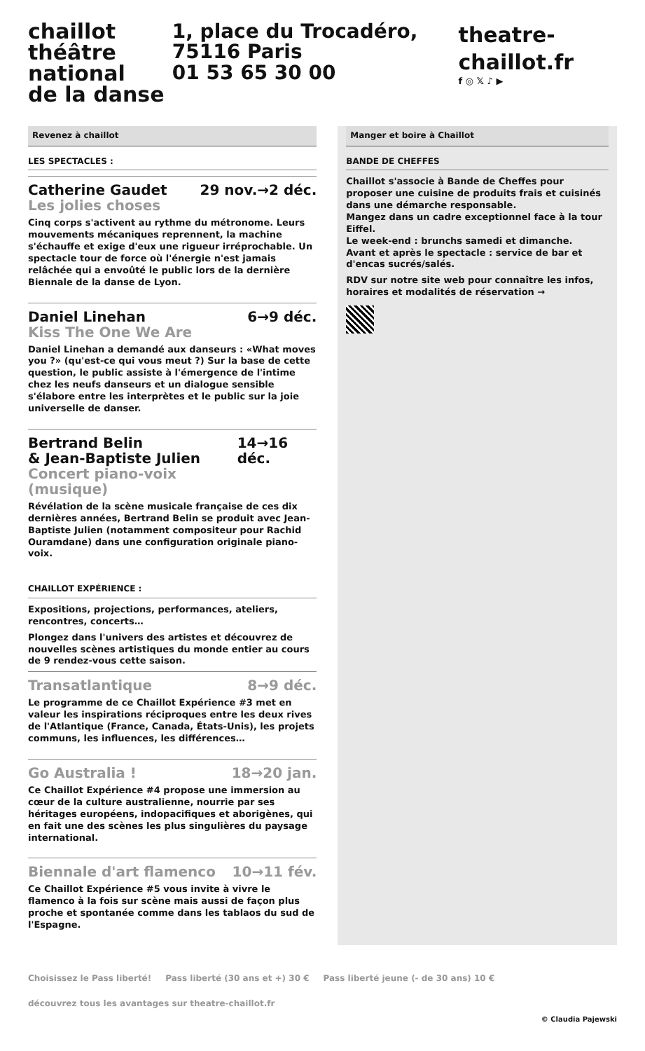chaillot
théâtre national
de la danse
1, place du Trocadéro, 75116 Paris
01 53 65 30 00
theatre-chaillot.fr
f ◎ 𝕏 ♪ ▶
Revenez à chaillot
LES SPECTACLES :
Catherine Gaudet
Les jolies choses 29 nov.→2 déc.
Cinq corps s'activent au rythme du métronome. Leurs mouvements mécaniques reprennent, la machine s'échauffe et exige d'eux une rigueur irréprochable. Un spectacle tour de force où l'énergie n'est jamais relâchée qui a envoûté le public lors de la dernière Biennale de la danse de Lyon.
Daniel Linehan
Kiss The One We Are 6→9 déc.
Daniel Linehan a demandé aux danseurs : «What moves you ?» (qu'est-ce qui vous meut ?) Sur la base de cette question, le public assiste à l'émergence de l'intime chez les neufs danseurs et un dialogue sensible s'élabore entre les interprètes et le public sur la joie universelle de danser.
Bertrand Belin
& Jean-Baptiste Julien
Concert piano-voix (musique) 14→16 déc.
Révélation de la scène musicale française de ces dix dernières années, Bertrand Belin se produit avec Jean-Baptiste Julien (notamment compositeur pour Rachid Ouramdane) dans une configuration originale piano-voix.
CHAILLOT EXPÉRIENCE :
Expositions, projections, performances, ateliers, rencontres, concerts…
Plongez dans l'univers des artistes et découvrez de nouvelles scènes artistiques du monde entier au cours de 9 rendez-vous cette saison.
Transatlantique 8→9 déc.
Le programme de ce Chaillot Expérience #3 met en valeur les inspirations réciproques entre les deux rives de l'Atlantique (France, Canada, États-Unis), les projets communs, les influences, les différences…
Go Australia ! 18→20 jan.
Ce Chaillot Expérience #4 propose une immersion au cœur de la culture australienne, nourrie par ses héritages européens, indopacifiques et aborigènes, qui en fait une des scènes les plus singulières du paysage international.
Biennale d'art flamenco 10→11 fév.
Ce Chaillot Expérience #5 vous invite à vivre le flamenco à la fois sur scène mais aussi de façon plus proche et spontanée comme dans les tablaos du sud de l'Espagne.
Manger et boire à Chaillot
BANDE DE CHEFFES
Chaillot s'associe à Bande de Cheffes pour proposer une cuisine de produits frais et cuisinés dans une démarche responsable.
Mangez dans un cadre exceptionnel face à la tour Eiffel.
Le week-end : brunchs samedi et dimanche.
Avant et après le spectacle : service de bar et d'encas sucrés/salés.
RDV sur notre site web pour connaître les infos, horaires et modalités de réservation →
Choisissez le Pass liberté! Pass liberté (30 ans et +) 30 € Pass liberté jeune (- de 30 ans) 10 € découvrez tous les avantages sur theatre-chaillot.fr
© Claudia Pajewski